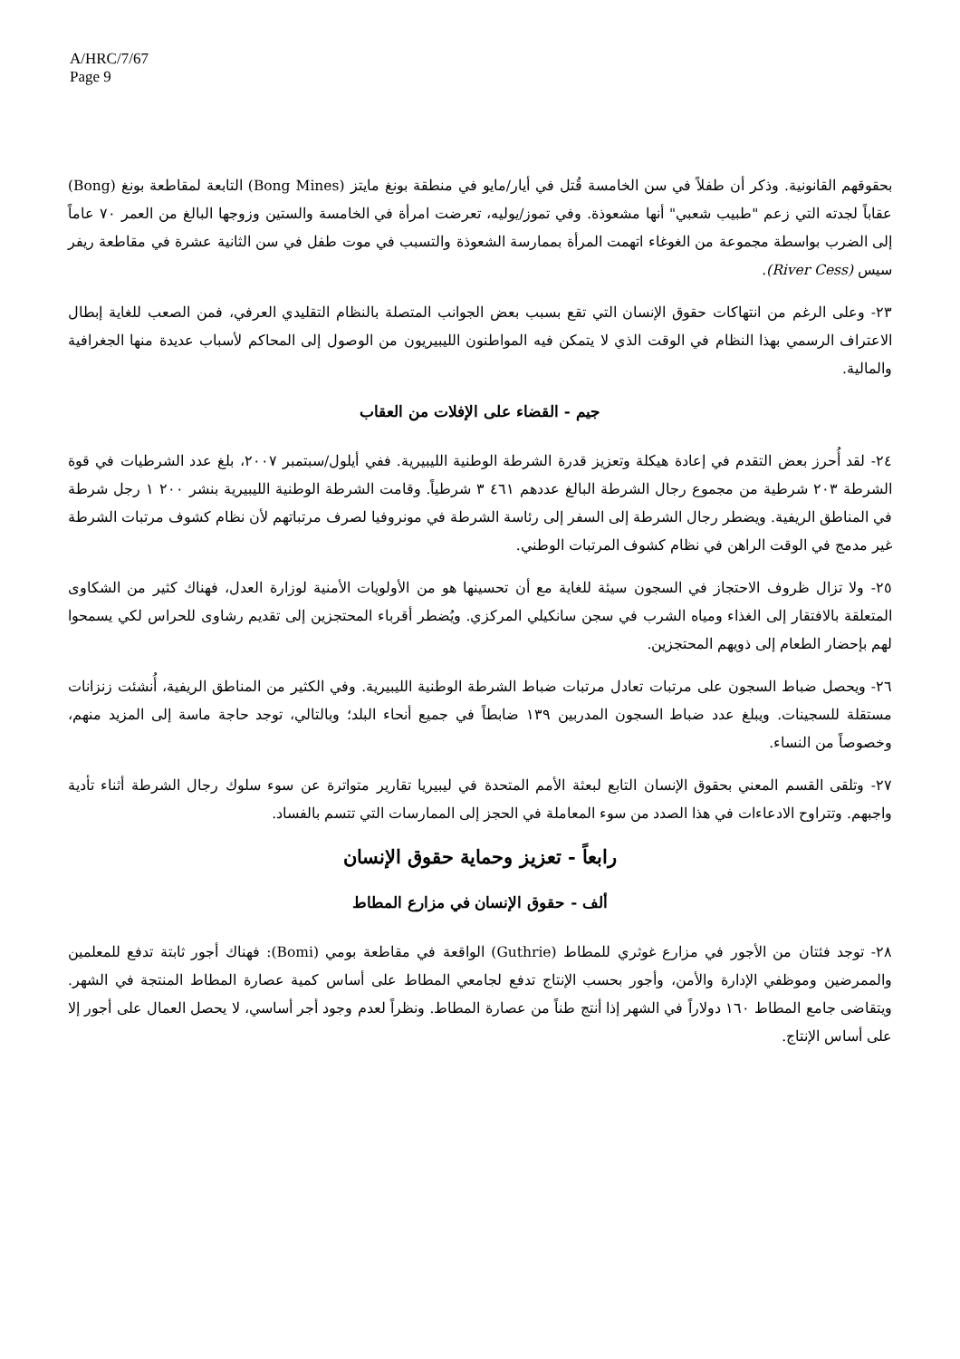A/HRC/7/67
Page 9
بحقوقهم القانونية. وذكر أن طفلاً في سن الخامسة قُتل في أيار/مايو في منطقة بونغ مايتز (Bong Mines) التابعة لمقاطعة بونغ (Bong) عقاباً لجدته التي زعم "طبيب شعبي" أنها مشعوذة. وفي تموز/يوليه، تعرضت امرأة في الخامسة والستين وزوجها البالغ من العمر ٧٠ عاماً إلى الضرب بواسطة مجموعة من الغوغاء اتهمت المرأة بممارسة الشعوذة والتسبب في موت طفل في سن الثانية عشرة في مقاطعة ريفر سيس (River Cess).
٢٣- وعلى الرغم من انتهاكات حقوق الإنسان التي تقع بسبب بعض الجوانب المتصلة بالنظام التقليدي العرفي، فمن الصعب للغاية إبطال الاعتراف الرسمي بهذا النظام في الوقت الذي لا يتمكن فيه المواطنون الليبيريون من الوصول إلى المحاكم لأسباب عديدة منها الجغرافية والمالية.
جيم - القضاء على الإفلات من العقاب
٢٤- لقد أُحرز بعض التقدم في إعادة هيكلة وتعزيز قدرة الشرطة الوطنية الليبيرية. ففي أيلول/سبتمبر ٢٠٠٧، بلغ عدد الشرطيات في قوة الشرطة ٢٠٣ شرطية من مجموع رجال الشرطة البالغ عددهم ٤٦١ ٣ شرطياً. وقامت الشرطة الوطنية الليبيرية بنشر ٢٠٠ ١ رجل شرطة في المناطق الريفية. ويضطر رجال الشرطة إلى السفر إلى رئاسة الشرطة في مونروفيا لصرف مرتباتهم لأن نظام كشوف مرتبات الشرطة غير مدمج في الوقت الراهن في نظام كشوف المرتبات الوطني.
٢٥- ولا تزال ظروف الاحتجاز في السجون سيئة للغاية مع أن تحسينها هو من الأولويات الأمنية لوزارة العدل، فهناك كثير من الشكاوى المتعلقة بالافتقار إلى الغذاء ومياه الشرب في سجن سانكيلي المركزي. ويُضطر أقرباء المحتجزين إلى تقديم رشاوى للحراس لكي يسمحوا لهم بإحضار الطعام إلى ذويهم المحتجزين.
٢٦- ويحصل ضباط السجون على مرتبات تعادل مرتبات ضباط الشرطة الوطنية الليبيرية. وفي الكثير من المناطق الريفية، أُنشئت زنزانات مستقلة للسجينات. ويبلغ عدد ضباط السجون المدربين ١٣٩ ضابطاً في جميع أنحاء البلد؛ وبالتالي، توجد حاجة ماسة إلى المزيد منهم، وخصوصاً من النساء.
٢٧- وتلقى القسم المعني بحقوق الإنسان التابع لبعثة الأمم المتحدة في ليبيريا تقارير متواترة عن سوء سلوك رجال الشرطة أثناء تأدية واجبهم. وتتراوح الادعاءات في هذا الصدد من سوء المعاملة في الحجز إلى الممارسات التي تتسم بالفساد.
رابعاً - تعزيز وحماية حقوق الإنسان
ألف - حقوق الإنسان في مزارع المطاط
٢٨- توجد فئتان من الأجور في مزارع غوثري للمطاط (Guthrie) الواقعة في مقاطعة بومي (Bomi): فهناك أجور ثابتة تدفع للمعلمين والممرضين وموظفي الإدارة والأمن، وأجور بحسب الإنتاج تدفع لجامعي المطاط على أساس كمية عصارة المطاط المنتجة في الشهر. ويتقاضى جامع المطاط ١٦٠ دولاراً في الشهر إذا أنتج طناً من عصارة المطاط. ونظراً لعدم وجود أجر أساسي، لا يحصل العمال على أجور إلا على أساس الإنتاج.